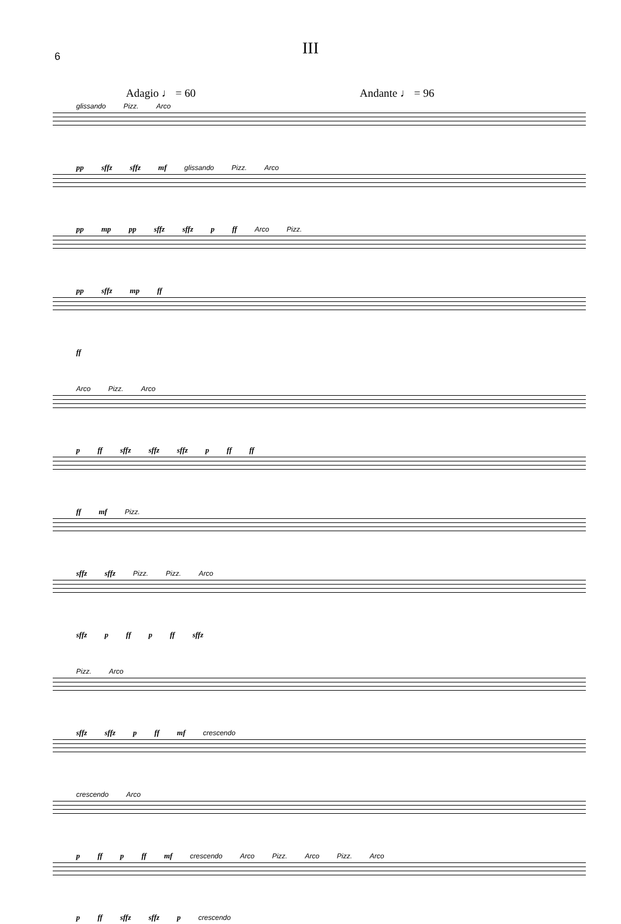6
III
Adagio ♩ = 60 Andante ♩ = 96
glissando Pizz. Arco
pp sffz sffz mf glissando Pizz. Arco
pp mp pp sffz sffz p ff Arco Pizz.
pp sffz mp ff
ff
Arco Pizz. Arco
pff sffz sffz sffz p ff ff
ff mf Pizz.
sffz sffz Pizz. Pizz. Arco
sffz p ff p ff sffz
Pizz. Arco
sffz sffz p ff mf crescendo
crescendo Arco
pff p ff mf crescendo Arco Pizz. Arco Pizz. Arco
pff sffz sffz p crescendo